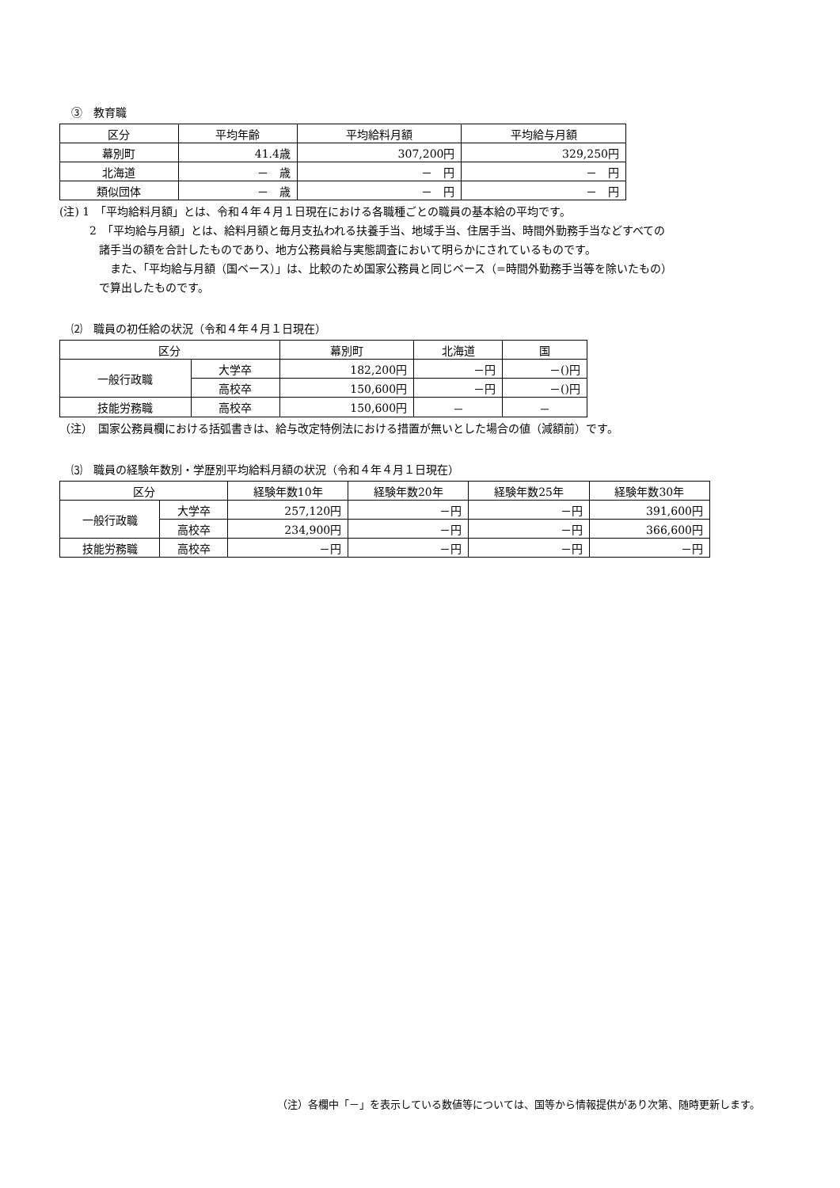③　教育職
| 区分 | 平均年齢 | 平均給料月額 | 平均給与月額 |
| --- | --- | --- | --- |
| 幕別町 | 41.4歳 | 307,200円 | 329,250円 |
| 北海道 | － 歳 | － 円 | － 円 |
| 類似団体 | － 歳 | － 円 | － 円 |
(注) 1　「平均給料月額」とは、令和４年４月１日現在における各職種ごとの職員の基本給の平均です。
2　「平均給与月額」とは、給料月額と毎月支払われる扶養手当、地域手当、住居手当、時間外勤務手当などすべての
諸手当の額を合計したものであり、地方公務員給与実態調査において明らかにされているものです。
　また、「平均給与月額（国ベース）」は、比較のため国家公務員と同じベース（=時間外勤務手当等を除いたもの）
で算出したものです。
⑵　職員の初任給の状況（令和４年４月１日現在）
| 区分 | | 幕別町 | 北海道 | 国 |
| --- | --- | --- | --- | --- |
| 一般行政職 | 大学卒 | 182,200円 | －円 | －()円 |
| | 高校卒 | 150,600円 | －円 | －()円 |
| 技能労務職 | 高校卒 | 150,600円 | － | － |
（注）　国家公務員欄における括弧書きは、給与改定特例法における措置が無いとした場合の値（減額前）です。
⑶　職員の経験年数別・学歴別平均給料月額の状況（令和４年４月１日現在）
| 区分 | | 経験年数10年 | 経験年数20年 | 経験年数25年 | 経験年数30年 |
| --- | --- | --- | --- | --- | --- |
| 一般行政職 | 大学卒 | 257,120円 | －円 | －円 | 391,600円 |
| | 高校卒 | 234,900円 | －円 | －円 | 366,600円 |
| 技能労務職 | 高校卒 | －円 | －円 | －円 | －円 |
（注）各欄中「－」を表示している数値等については、国等から情報提供があり次第、随時更新します。